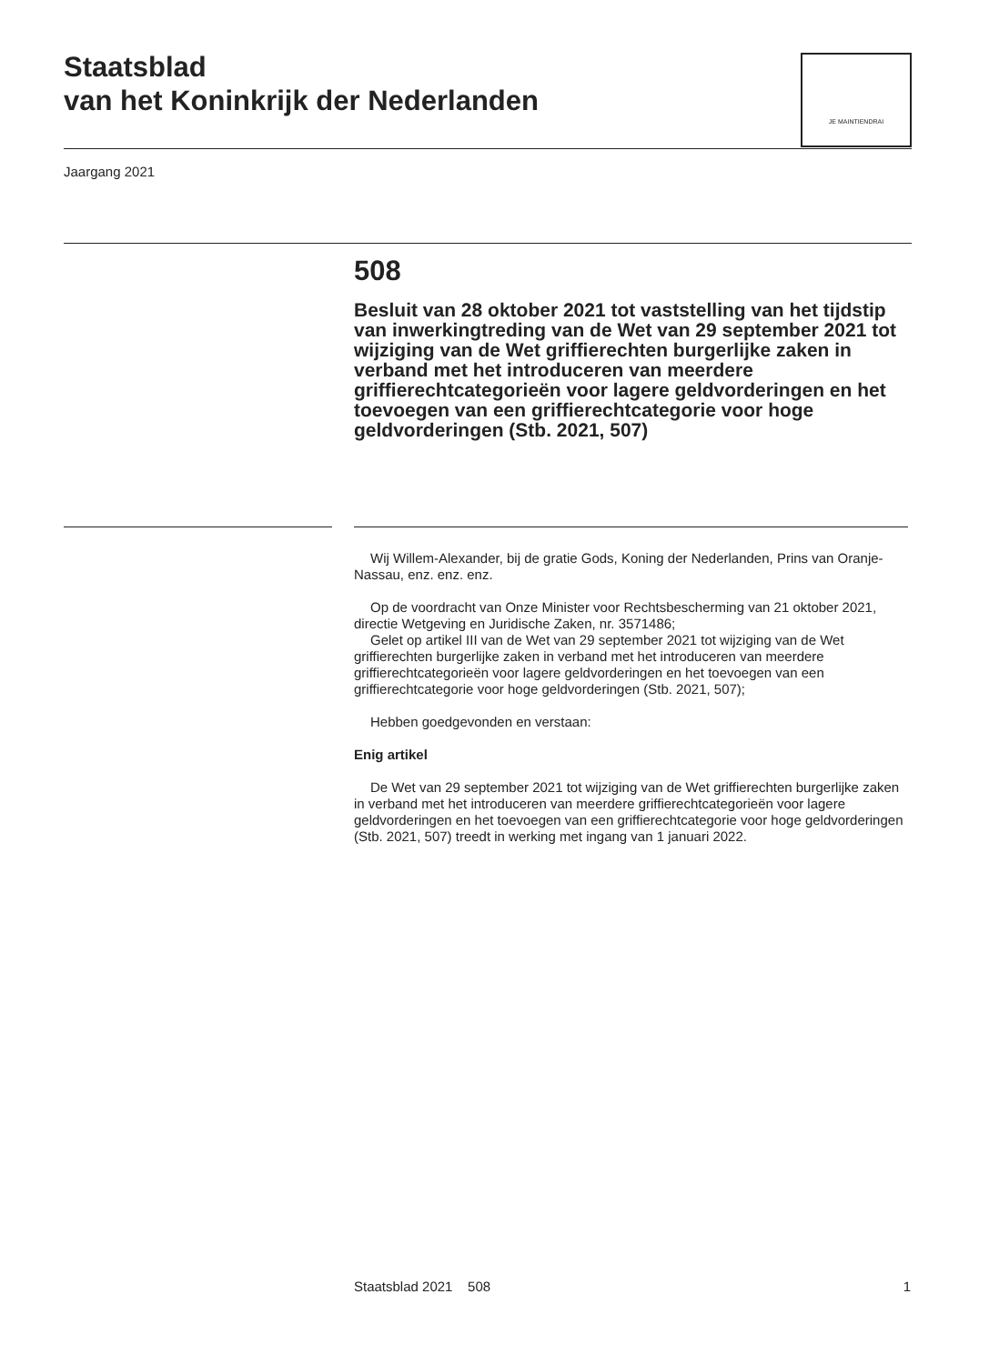Staatsblad
van het Koninkrijk der Nederlanden
JE MAINTIENDRAI
Jaargang 2021
508
Besluit van 28 oktober 2021 tot vaststelling van het tijdstip van inwerkingtreding van de Wet van 29 september 2021 tot wijziging van de Wet griffierechten burgerlijke zaken in verband met het introduceren van meerdere griffierechtcategorieën voor lagere geldvorderingen en het toevoegen van een griffierechtcategorie voor hoge geldvorderingen (Stb. 2021, 507)
Wij Willem-Alexander, bij de gratie Gods, Koning der Nederlanden, Prins van Oranje-Nassau, enz. enz. enz.
Op de voordracht van Onze Minister voor Rechtsbescherming van 21 oktober 2021, directie Wetgeving en Juridische Zaken, nr. 3571486;
Gelet op artikel III van de Wet van 29 september 2021 tot wijziging van de Wet griffierechten burgerlijke zaken in verband met het introduceren van meerdere griffierechtcategorieën voor lagere geldvorderingen en het toevoegen van een griffierechtcategorie voor hoge geldvorderingen (Stb. 2021, 507);
Hebben goedgevonden en verstaan:
Enig artikel
De Wet van 29 september 2021 tot wijziging van de Wet griffierechten burgerlijke zaken in verband met het introduceren van meerdere griffierechtcategorieën voor lagere geldvorderingen en het toevoegen van een griffierechtcategorie voor hoge geldvorderingen (Stb. 2021, 507) treedt in werking met ingang van 1 januari 2022.
Staatsblad 2021 508 1